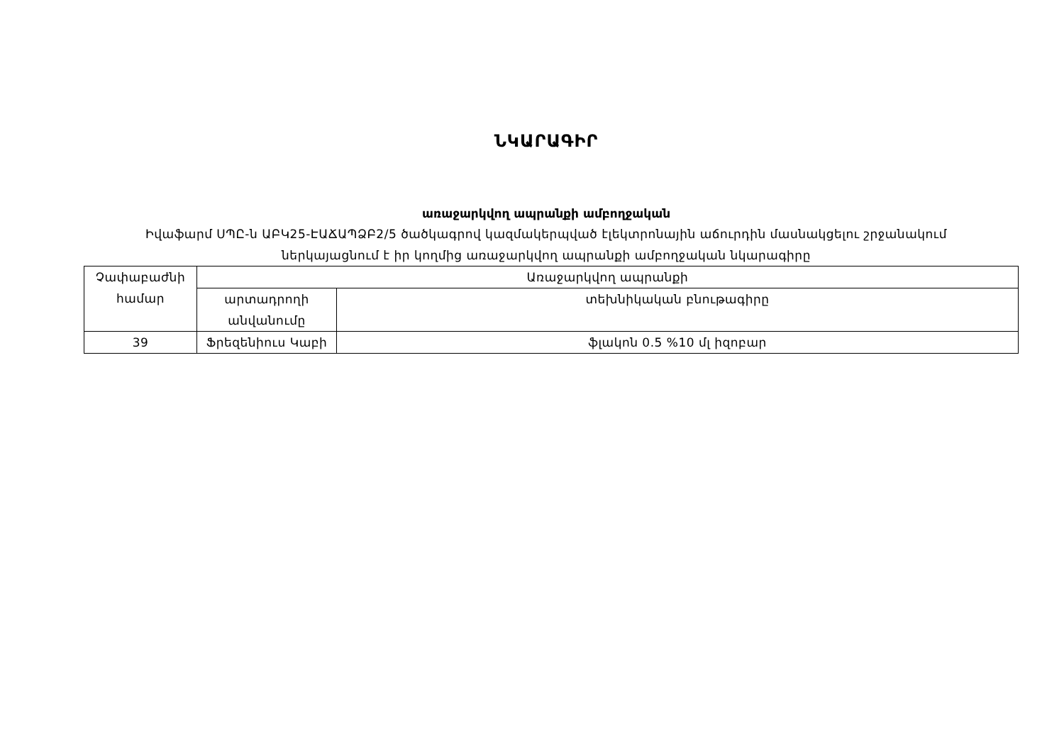ՆԿԱՐԱԳԻՐ
առաջարկվող ապրանքի ամբողջական
Իվաֆարմ ՍՊԸ-ն ԱԲԿ25-ԷԱՃԱՊՁԲ2/5 ծածկագրով կազմակերպված էլեկտրոնային աճուրդին մասնակցելու շրջանակում
ներկայացնում է իր կողմից առաջարկվող ապրանքի ամբողջական նկարագիրը
| Չափաբաժնի համար | Առաջարկվող ապրանքի | |
| --- | --- | --- |
| | արտադրողի անվանումը | տեխնիկական բնութագիրը |
| 39 | Ֆրեզենիուս Կաբի | ֆլակոն 0.5 %10 մլ իզոբար |